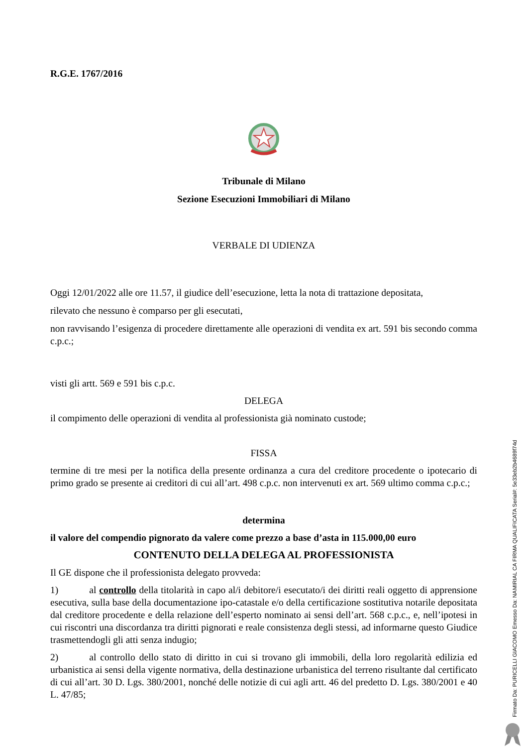R.G.E. 1767/2016
Tribunale di Milano
Sezione Esecuzioni Immobiliari di Milano
VERBALE DI UDIENZA
Oggi 12/01/2022 alle ore 11.57, il giudice dell’esecuzione, letta la nota di trattazione depositata,
rilevato che nessuno è comparso per gli esecutati,
non ravvisando l’esigenza di procedere direttamente alle operazioni di vendita ex art. 591 bis secondo comma c.p.c.;
visti gli artt. 569 e 591 bis c.p.c.
DELEGA
il compimento delle operazioni di vendita al professionista già nominato custode;
FISSA
termine di tre mesi per la notifica della presente ordinanza a cura del creditore procedente o ipotecario di primo grado se presente ai creditori di cui all’art. 498 c.p.c. non intervenuti ex art. 569 ultimo comma c.p.c.;
determina
il valore del compendio pignorato da valere come prezzo a base d’asta in 115.000,00 euro
CONTENUTO DELLA DELEGA AL PROFESSIONISTA
Il GE dispone che il professionista delegato provveda:
1) al controllo della titolarità in capo al/i debitore/i esecutato/i dei diritti reali oggetto di apprensione esecutiva, sulla base della documentazione ipo-catastale e/o della certificazione sostitutiva notarile depositata dal creditore procedente e della relazione dell’esperto nominato ai sensi dell’art. 568 c.p.c., e, nell’ipotesi in cui riscontri una discordanza tra diritti pignorati e reale consistenza degli stessi, ad informarne questo Giudice trasmettendogli gli atti senza indugio;
2) al controllo dello stato di diritto in cui si trovano gli immobili, della loro regolarità edilizia ed urbanistica ai sensi della vigente normativa, della destinazione urbanistica del terreno risultante dal certificato di cui all’art. 30 D. Lgs. 380/2001, nonché delle notizie di cui agli artt. 46 del predetto D. Lgs. 380/2001 e 40 L. 47/85;
Firmato Da: PURICELLI GIACOMO Emesso Da: NAMIRIAL CA FIRMA QUALIFICATA Serial#: 5e33eb2b4689f74d